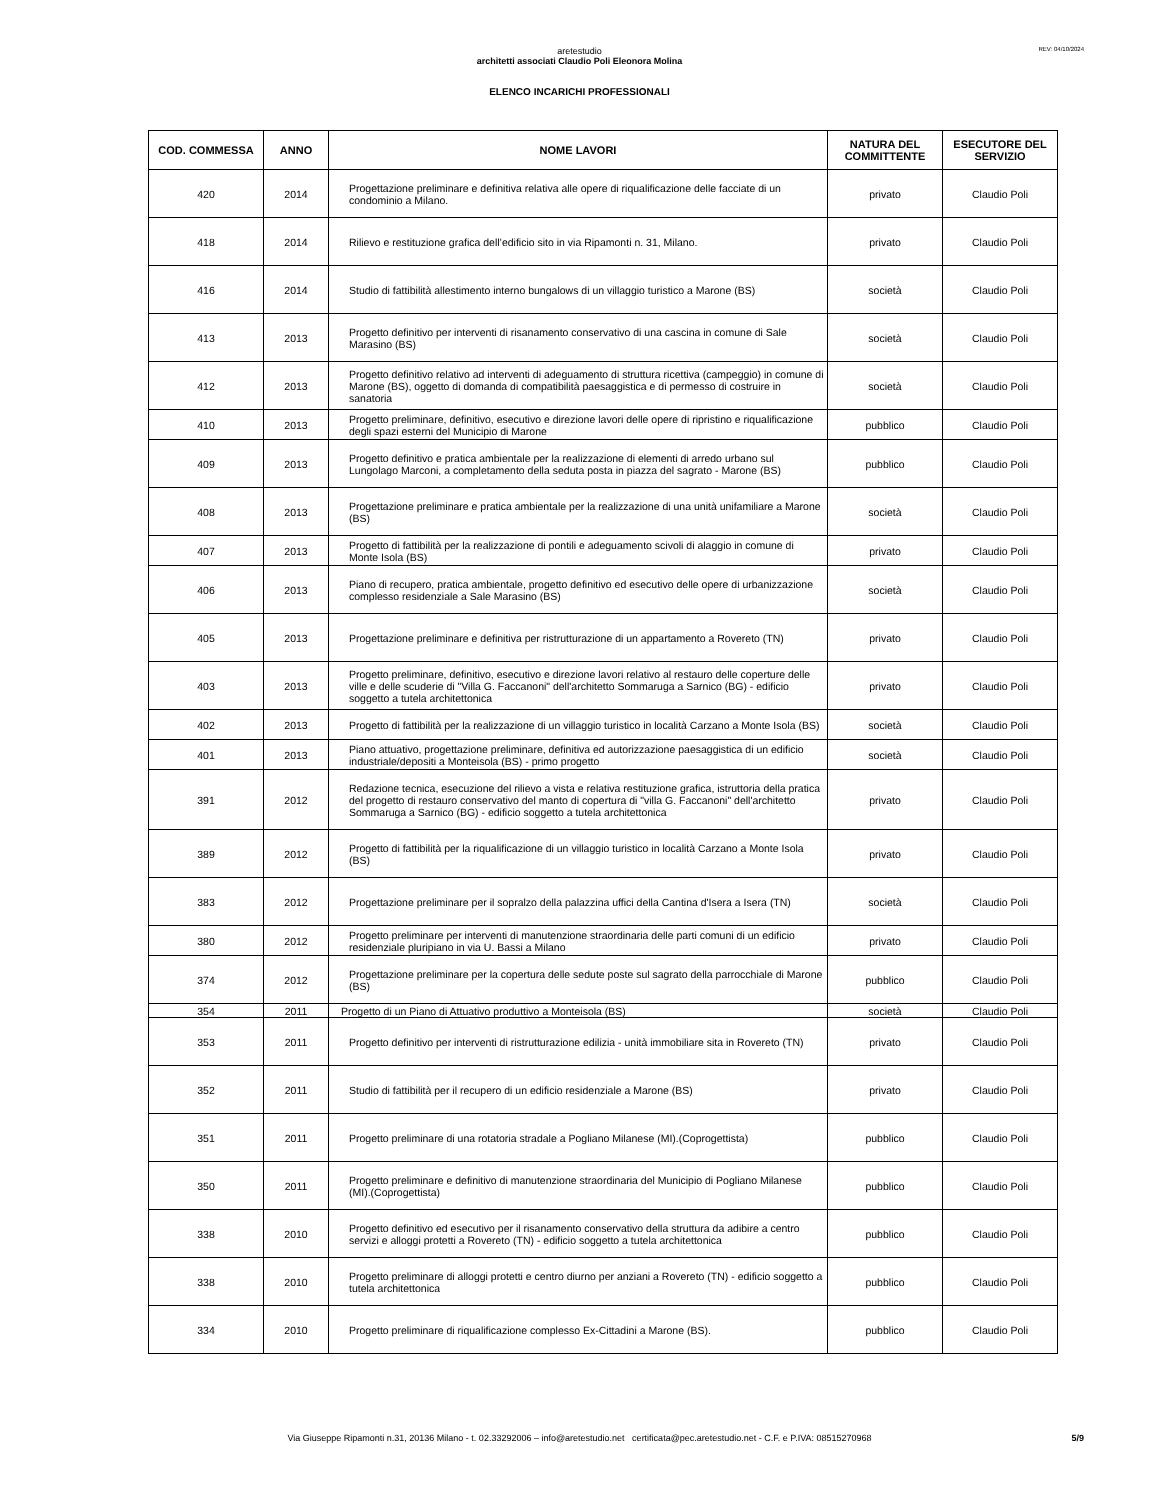REV: 04/10/2024
aretestudio
architetti associati Claudio Poli Eleonora Molina
ELENCO INCARICHI PROFESSIONALI
| COD. COMMESSA | ANNO | NOME LAVORI | NATURA DEL COMMITTENTE | ESECUTORE DEL SERVIZIO |
| --- | --- | --- | --- | --- |
| 420 | 2014 | Progettazione preliminare e definitiva relativa alle opere di riqualificazione delle facciate di un condominio a Milano. | privato | Claudio Poli |
| 418 | 2014 | Rilievo e restituzione grafica dell’edificio sito in via Ripamonti n. 31, Milano. | privato | Claudio Poli |
| 416 | 2014 | Studio di fattibilità allestimento interno bungalows di un villaggio turistico a Marone (BS) | società | Claudio Poli |
| 413 | 2013 | Progetto definitivo per interventi di risanamento conservativo di una cascina in comune di Sale Marasino (BS) | società | Claudio Poli |
| 412 | 2013 | Progetto definitivo relativo ad interventi di adeguamento di struttura ricettiva (campeggio) in comune di Marone (BS), oggetto di domanda di compatibilità paesaggistica e di permesso di costruire in sanatoria | società | Claudio Poli |
| 410 | 2013 | Progetto preliminare, definitivo, esecutivo e direzione lavori delle opere di ripristino e riqualificazione degli spazi esterni del Municipio di Marone | pubblico | Claudio Poli |
| 409 | 2013 | Progetto definitivo e pratica ambientale per la realizzazione di elementi di arredo urbano sul Lungolago Marconi, a completamento della seduta posta in piazza del sagrato - Marone (BS) | pubblico | Claudio Poli |
| 408 | 2013 | Progettazione preliminare e pratica ambientale per la realizzazione di una unità unifamiliare a Marone (BS) | società | Claudio Poli |
| 407 | 2013 | Progetto di fattibilità per la realizzazione di pontili e adeguamento scivoli di alaggio in comune di Monte Isola (BS) | privato | Claudio Poli |
| 406 | 2013 | Piano di recupero, pratica ambientale, progetto definitivo ed esecutivo delle opere di urbanizzazione complesso residenziale a Sale Marasino (BS) | società | Claudio Poli |
| 405 | 2013 | Progettazione preliminare e definitiva per ristrutturazione di un appartamento a Rovereto (TN) | privato | Claudio Poli |
| 403 | 2013 | Progetto preliminare, definitivo, esecutivo e direzione lavori relativo al restauro delle coperture delle ville e delle scuderie di "Villa G. Faccanoni" dell'architetto Sommaruga a Sarnico (BG) - edificio soggetto a tutela architettonica | privato | Claudio Poli |
| 402 | 2013 | Progetto di fattibilità per la realizzazione di un villaggio turistico in località Carzano a Monte Isola (BS) | società | Claudio Poli |
| 401 | 2013 | Piano attuativo, progettazione preliminare, definitiva ed autorizzazione paesaggistica di un edificio industriale/depositi a Monteisola (BS) - primo progetto | società | Claudio Poli |
| 391 | 2012 | Redazione tecnica, esecuzione del rilievo a vista e relativa restituzione grafica, istruttoria della pratica del progetto di restauro conservativo del manto di copertura di "villa G. Faccanoni" dell'architetto Sommaruga a Sarnico (BG) - edificio soggetto a tutela architettonica | privato | Claudio Poli |
| 389 | 2012 | Progetto di fattibilità per la riqualificazione di un villaggio turistico in località Carzano a Monte Isola (BS) | privato | Claudio Poli |
| 383 | 2012 | Progettazione preliminare per il sopralzo della palazzina uffici della Cantina d'Isera a Isera (TN) | società | Claudio Poli |
| 380 | 2012 | Progetto preliminare per interventi di manutenzione straordinaria delle parti comuni di un edificio residenziale pluripiano in via U. Bassi a Milano | privato | Claudio Poli |
| 374 | 2012 | Progettazione preliminare per la copertura delle sedute poste sul sagrato della parrocchiale di Marone (BS) | pubblico | Claudio Poli |
| 354 | 2011 | Progetto di un Piano di Attuativo produttivo a Monteisola (BS) | società | Claudio Poli |
| 353 | 2011 | Progetto definitivo per interventi di ristrutturazione edilizia - unità immobiliare sita in Rovereto (TN) | privato | Claudio Poli |
| 352 | 2011 | Studio di fattibilità per il recupero di un edificio residenziale a Marone (BS) | privato | Claudio Poli |
| 351 | 2011 | Progetto preliminare di una rotatoria stradale a Pogliano Milanese (MI).(Coprogettista) | pubblico | Claudio Poli |
| 350 | 2011 | Progetto preliminare e definitivo di manutenzione straordinaria del Municipio di Pogliano Milanese (MI).(Coprogettista) | pubblico | Claudio Poli |
| 338 | 2010 | Progetto definitivo ed esecutivo per il risanamento conservativo della struttura da adibire a centro servizi e alloggi protetti a Rovereto (TN) - edificio soggetto a tutela architettonica | pubblico | Claudio Poli |
| 338 | 2010 | Progetto preliminare di alloggi protetti e centro diurno per anziani a Rovereto (TN) - edificio soggetto a tutela architettonica | pubblico | Claudio Poli |
| 334 | 2010 | Progetto preliminare di riqualificazione complesso Ex-Cittadini a Marone (BS). | pubblico | Claudio Poli |
Via Giuseppe Ripamonti n.31, 20136 Milano - t. 02.33292006 – info@aretestudio.net certificata@pec.aretestudio.net - C.F. e P.IVA: 08515270968 5/9